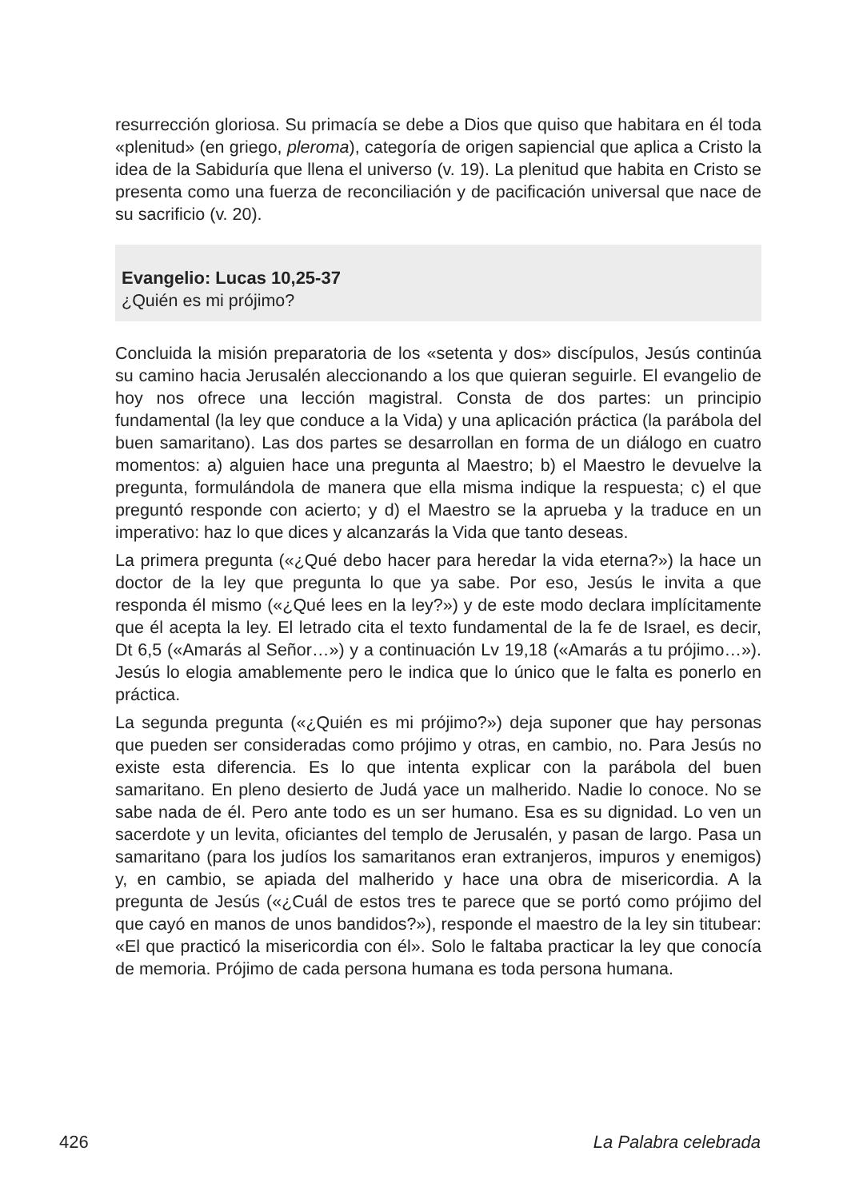resurrección gloriosa. Su primacía se debe a Dios que quiso que habitara en él toda «plenitud» (en griego, pleroma), categoría de origen sapiencial que aplica a Cristo la idea de la Sabiduría que llena el universo (v. 19). La plenitud que habita en Cristo se presenta como una fuerza de reconcilia­ción y de pacificación universal que nace de su sacrificio (v. 20).
Evangelio: Lucas 10,25-37
¿Quién es mi prójimo?
Concluida la misión preparatoria de los «setenta y dos» discípulos, Jesús continúa su camino hacia Jerusalén aleccionando a los que quieran seguirle. El evangelio de hoy nos ofrece una lección magistral. Consta de dos partes: un principio fundamental (la ley que conduce a la Vida) y una aplicación práctica (la parábola del buen samaritano). Las dos partes se desarrollan en forma de un diálogo en cuatro momentos: a) alguien hace una pregunta al Maestro; b) el Maestro le devuelve la pregunta, formulán­dola de manera que ella misma indique la respuesta; c) el que preguntó responde con acierto; y d) el Maestro se la aprueba y la traduce en un imperativo: haz lo que dices y alcanzarás la Vida que tanto deseas.
La primera pregunta («¿Qué debo hacer para heredar la vida eterna?») la hace un doctor de la ley que pregunta lo que ya sabe. Por eso, Jesús le invita a que responda él mismo («¿Qué lees en la ley?») y de este modo declara implícitamente que él acepta la ley. El letrado cita el texto funda­mental de la fe de Israel, es decir, Dt 6,5 («Amarás al Señor…») y a conti­nuación Lv 19,18 («Amarás a tu prójimo…»). Jesús lo elogia amablemente pero le indica que lo único que le falta es ponerlo en práctica.
La segunda pregunta («¿Quién es mi prójimo?») deja suponer que hay personas que pueden ser consideradas como prójimo y otras, en cambio, no. Para Jesús no existe esta diferencia. Es lo que intenta explicar con la parábola del buen samaritano. En pleno desierto de Judá yace un mal­herido. Nadie lo conoce. No se sabe nada de él. Pero ante todo es un ser humano. Esa es su dignidad. Lo ven un sacerdote y un levita, ofi­ciantes del templo de Jerusalén, y pasan de largo. Pasa un samaritano (para los judíos los samaritanos eran extranjeros, impuros y enemigos) y, en cambio, se apiada del malherido y hace una obra de misericordia. A la pregunta de Jesús («¿Cuál de estos tres te parece que se portó como prójimo del que cayó en manos de unos bandidos?»), responde el maes­tro de la ley sin titubear: «El que practicó la misericordia con él». Solo le faltaba practicar la ley que conocía de memoria. Prójimo de cada persona humana es toda persona humana.
426 La Palabra celebrada